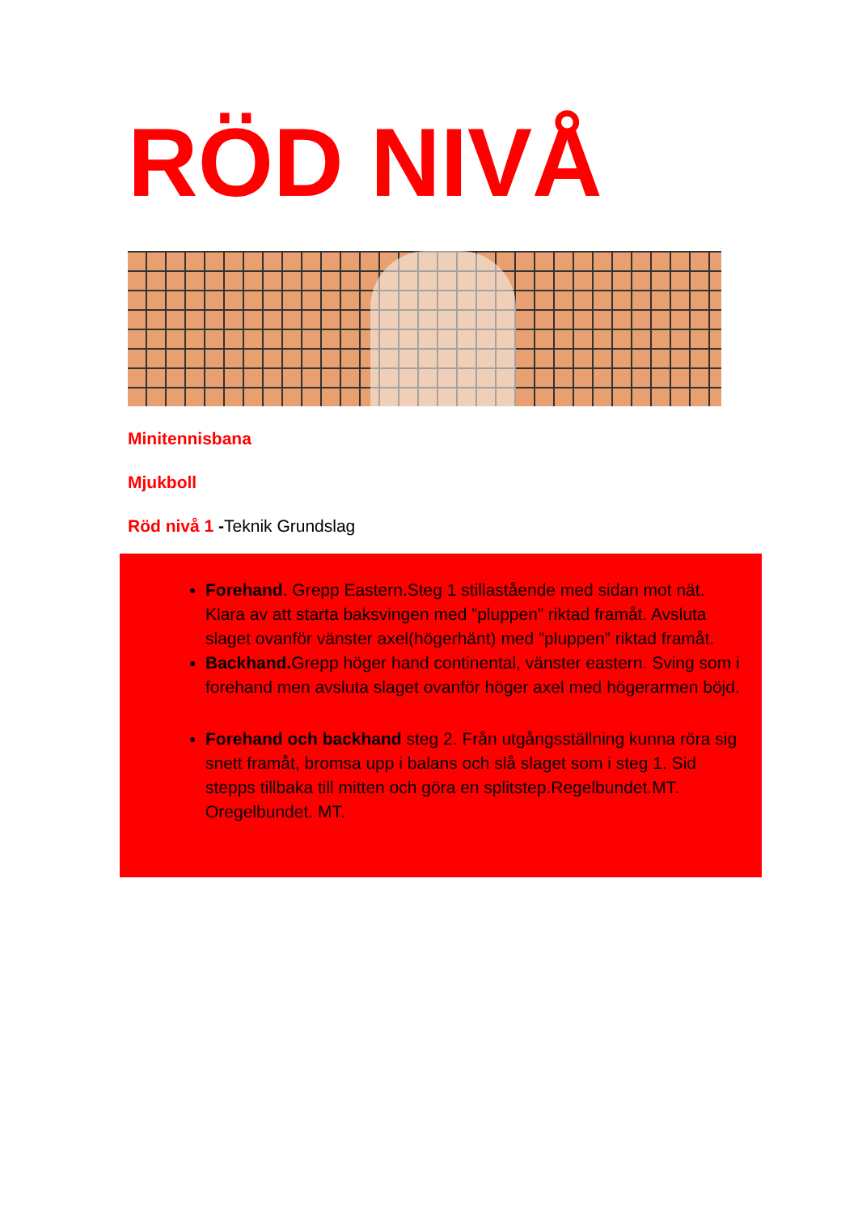RÖD NIVÅ
Minitennisbana
Mjukboll
Röd nivå 1 -Teknik Grundslag
Forehand. Grepp Eastern.Steg 1 stillastående med sidan mot nät. Klara av att starta baksvingen med ”pluppen” riktad framåt. Avsluta slaget ovanför vänster axel(högerhänt) med ”pluppen” riktad framåt.
Backhand. Grepp höger hand continental, vänster eastern. Sving som i forehand men avsluta slaget ovanför höger axel med högerarmen böjd.
Forehand och backhand steg 2. Från utgångsställning kunna röra sig snett framåt, bromsa upp i balans och slå slaget som i steg 1. Sid stepps tillbaka till mitten och göra en splitstep.Regelbundet.MT. Oregelbundet. MT.